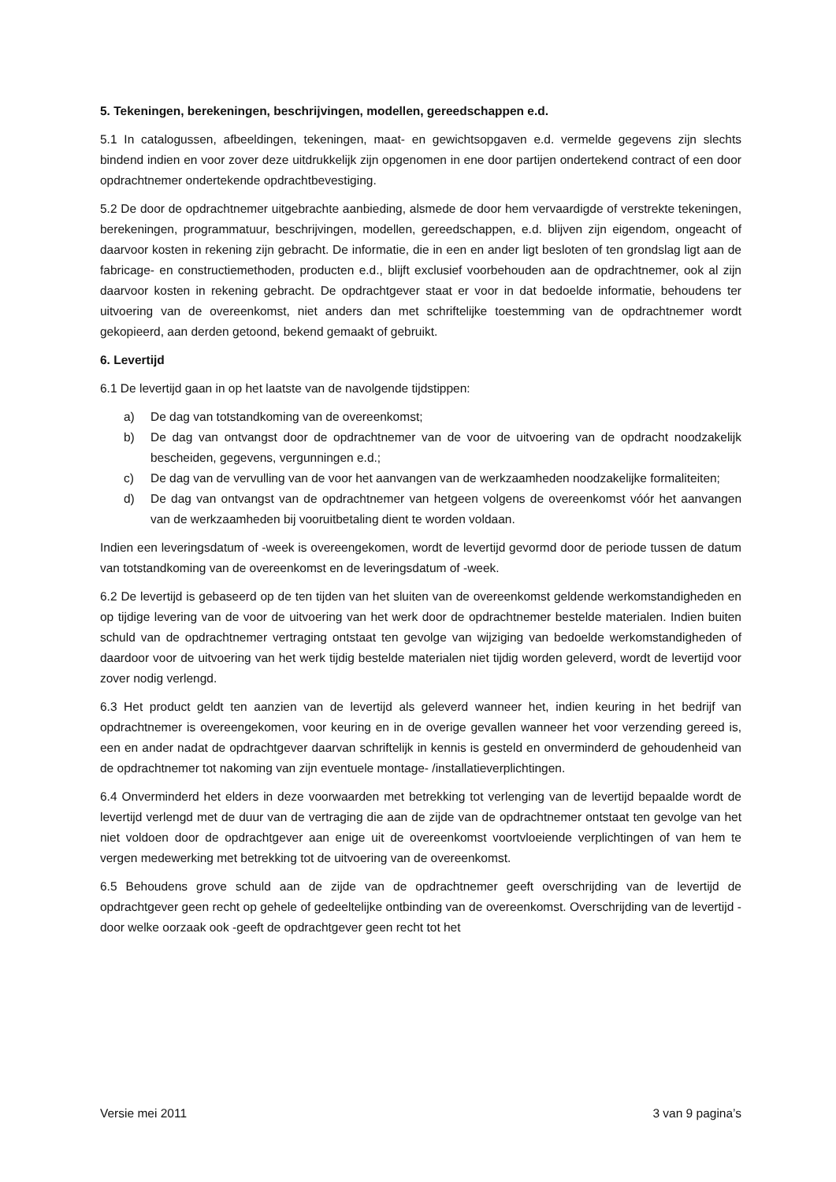5. Tekeningen, berekeningen, beschrijvingen, modellen, gereedschappen e.d.
5.1 In catalogussen, afbeeldingen, tekeningen, maat- en gewichtsopgaven e.d. vermelde gegevens zijn slechts bindend indien en voor zover deze uitdrukkelijk zijn opgenomen in ene door partijen ondertekend contract of een door opdrachtnemer ondertekende opdrachtbevestiging.
5.2 De door de opdrachtnemer uitgebrachte aanbieding, alsmede de door hem vervaardigde of verstrekte tekeningen, berekeningen, programmatuur, beschrijvingen, modellen, gereedschappen, e.d. blijven zijn eigendom, ongeacht of daarvoor kosten in rekening zijn gebracht. De informatie, die in een en ander ligt besloten of ten grondslag ligt aan de fabricage- en constructiemethoden, producten e.d., blijft exclusief voorbehouden aan de opdrachtnemer, ook al zijn daarvoor kosten in rekening gebracht. De opdrachtgever staat er voor in dat bedoelde informatie, behoudens ter uitvoering van de overeenkomst, niet anders dan met schriftelijke toestemming van de opdrachtnemer wordt gekopieerd, aan derden getoond, bekend gemaakt of gebruikt.
6. Levertijd
6.1 De levertijd gaan in op het laatste van de navolgende tijdstippen:
a) De dag van totstandkoming van de overeenkomst;
b) De dag van ontvangst door de opdrachtnemer van de voor de uitvoering van de opdracht noodzakelijk bescheiden, gegevens, vergunningen e.d.;
c) De dag van de vervulling van de voor het aanvangen van de werkzaamheden noodzakelijke formaliteiten;
d) De dag van ontvangst van de opdrachtnemer van hetgeen volgens de overeenkomst vóór het aanvangen van de werkzaamheden bij vooruitbetaling dient te worden voldaan.
Indien een leveringsdatum of -week is overeengekomen, wordt de levertijd gevormd door de periode tussen de datum van totstandkoming van de overeenkomst en de leveringsdatum of -week.
6.2 De levertijd is gebaseerd op de ten tijden van het sluiten van de overeenkomst geldende werkomstandigheden en op tijdige levering van de voor de uitvoering van het werk door de opdrachtnemer bestelde materialen. Indien buiten schuld van de opdrachtnemer vertraging ontstaat ten gevolge van wijziging van bedoelde werkomstandigheden of daardoor voor de uitvoering van het werk tijdig bestelde materialen niet tijdig worden geleverd, wordt de levertijd voor zover nodig verlengd.
6.3 Het product geldt ten aanzien van de levertijd als geleverd wanneer het, indien keuring in het bedrijf van opdrachtnemer is overeengekomen, voor keuring en in de overige gevallen wanneer het voor verzending gereed is, een en ander nadat de opdrachtgever daarvan schriftelijk in kennis is gesteld en onverminderd de gehoudenheid van de opdrachtnemer tot nakoming van zijn eventuele montage- /installatieverplichtingen.
6.4 Onverminderd het elders in deze voorwaarden met betrekking tot verlenging van de levertijd bepaalde wordt de levertijd verlengd met de duur van de vertraging die aan de zijde van de opdrachtnemer ontstaat ten gevolge van het niet voldoen door de opdrachtgever aan enige uit de overeenkomst voortvloeiende verplichtingen of van hem te vergen medewerking met betrekking tot de uitvoering van de overeenkomst.
6.5 Behoudens grove schuld aan de zijde van de opdrachtnemer geeft overschrijding van de levertijd de opdrachtgever geen recht op gehele of gedeeltelijke ontbinding van de overeenkomst. Overschrijding van de levertijd -door welke oorzaak ook -geeft de opdrachtgever geen recht tot het
Versie mei 2011 3 van 9 pagina’s